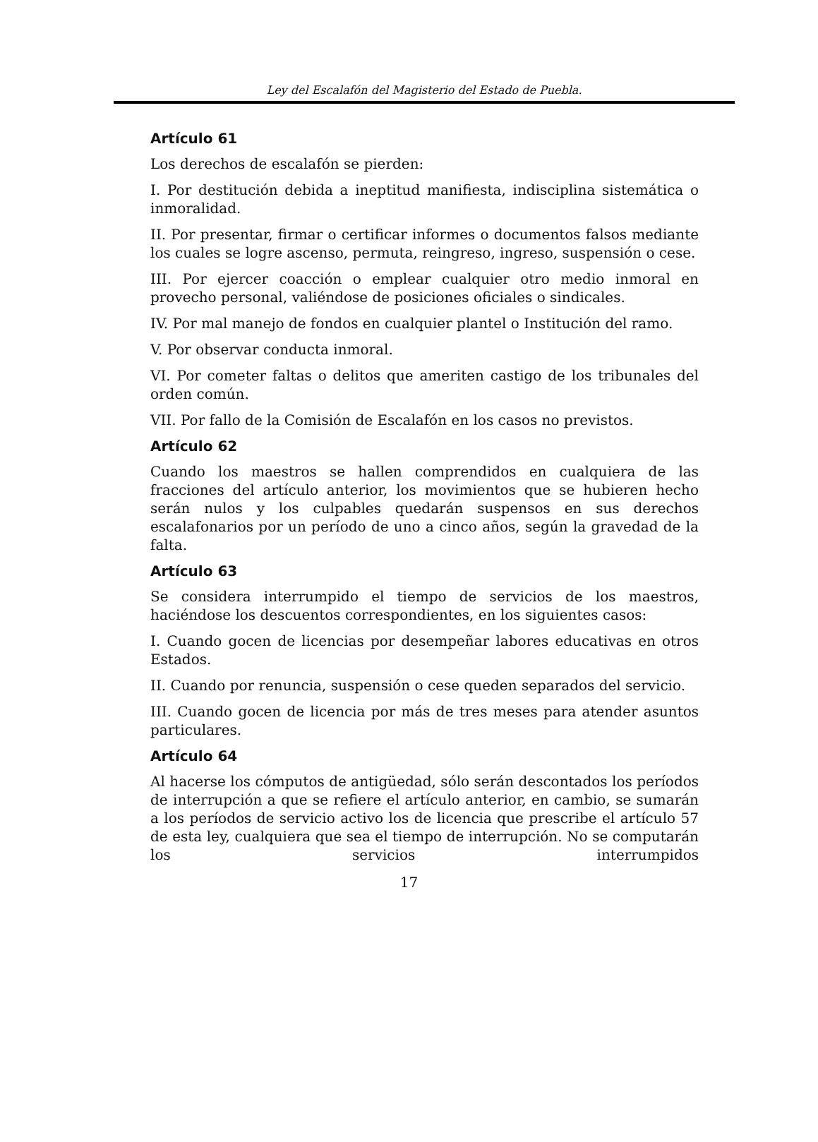Ley del Escalafón del Magisterio del Estado de Puebla.
Artículo 61
Los derechos de escalafón se pierden:
I. Por destitución debida a ineptitud manifiesta, indisciplina sistemática o inmoralidad.
II. Por presentar, firmar o certificar informes o documentos falsos mediante los cuales se logre ascenso, permuta, reingreso, ingreso, suspensión o cese.
III. Por ejercer coacción o emplear cualquier otro medio inmoral en provecho personal, valiéndose de posiciones oficiales o sindicales.
IV. Por mal manejo de fondos en cualquier plantel o Institución del ramo.
V. Por observar conducta inmoral.
VI. Por cometer faltas o delitos que ameriten castigo de los tribunales del orden común.
VII. Por fallo de la Comisión de Escalafón en los casos no previstos.
Artículo 62
Cuando los maestros se hallen comprendidos en cualquiera de las fracciones del artículo anterior, los movimientos que se hubieren hecho serán nulos y los culpables quedarán suspensos en sus derechos escalafonarios por un período de uno a cinco años, según la gravedad de la falta.
Artículo 63
Se considera interrumpido el tiempo de servicios de los maestros, haciéndose los descuentos correspondientes, en los siguientes casos:
I. Cuando gocen de licencias por desempeñar labores educativas en otros Estados.
II. Cuando por renuncia, suspensión o cese queden separados del servicio.
III. Cuando gocen de licencia por más de tres meses para atender asuntos particulares.
Artículo 64
Al hacerse los cómputos de antigüedad, sólo serán descontados los períodos de interrupción a que se refiere el artículo anterior, en cambio, se sumarán a los períodos de servicio activo los de licencia que prescribe el artículo 57 de esta ley, cualquiera que sea el tiempo de interrupción. No se computarán los servicios interrumpidos
17